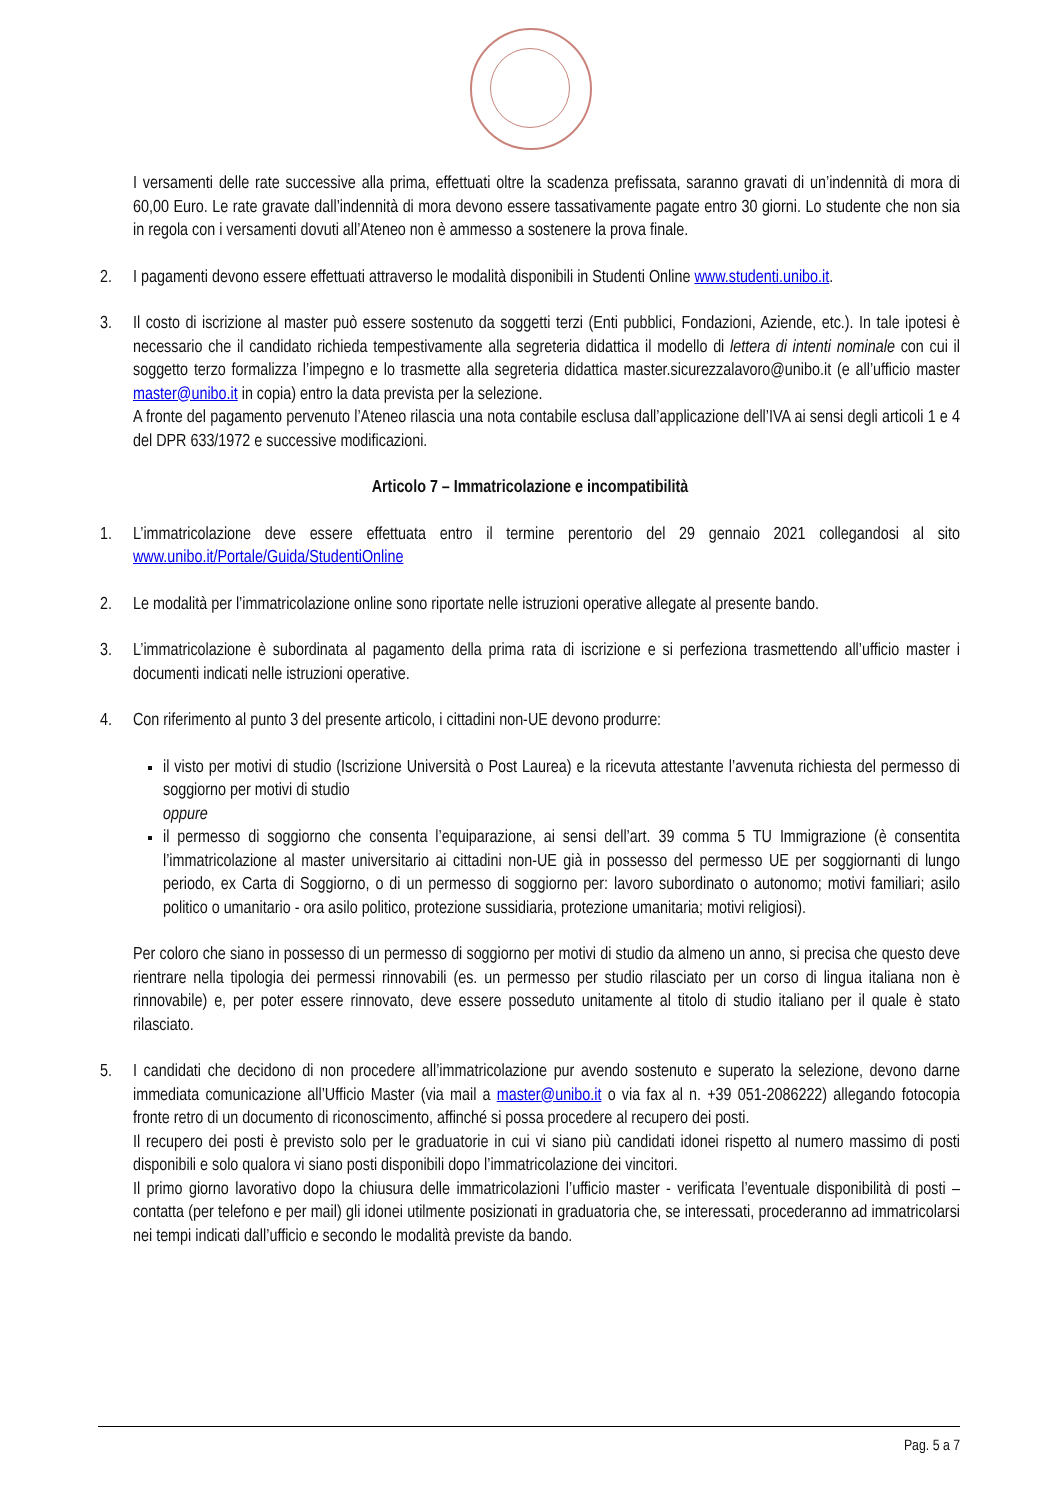I versamenti delle rate successive alla prima, effettuati oltre la scadenza prefissata, saranno gravati di un’indennità di mora di 60,00 Euro. Le rate gravate dall’indennità di mora devono essere tassativamente pagate entro 30 giorni. Lo studente che non sia in regola con i versamenti dovuti all’Ateneo non è ammesso a sostenere la prova finale.
2. I pagamenti devono essere effettuati attraverso le modalità disponibili in Studenti Online www.studenti.unibo.it.
3. Il costo di iscrizione al master può essere sostenuto da soggetti terzi (Enti pubblici, Fondazioni, Aziende, etc.). In tale ipotesi è necessario che il candidato richieda tempestivamente alla segreteria didattica il modello di lettera di intenti nominale con cui il soggetto terzo formalizza l’impegno e lo trasmette alla segreteria didattica master.sicurezzalavoro@unibo.it (e all’ufficio master master@unibo.it in copia) entro la data prevista per la selezione.
A fronte del pagamento pervenuto l’Ateneo rilascia una nota contabile esclusa dall’applicazione dell’IVA ai sensi degli articoli 1 e 4 del DPR 633/1972 e successive modificazioni.
Articolo 7 – Immatricolazione e incompatibilità
1. L’immatricolazione deve essere effettuata entro il termine perentorio del 29 gennaio 2021 collegandosi al sito www.unibo.it/Portale/Guida/StudentiOnline
2. Le modalità per l’immatricolazione online sono riportate nelle istruzioni operative allegate al presente bando.
3. L’immatricolazione è subordinata al pagamento della prima rata di iscrizione e si perfeziona trasmettendo all’ufficio master i documenti indicati nelle istruzioni operative.
4. Con riferimento al punto 3 del presente articolo, i cittadini non-UE devono produrre:
il visto per motivi di studio (Iscrizione Università o Post Laurea) e la ricevuta attestante l’avvenuta richiesta del permesso di soggiorno per motivi di studio
oppure
il permesso di soggiorno che consenta l’equiparazione, ai sensi dell’art. 39 comma 5 TU Immigrazione (è consentita l’immatricolazione al master universitario ai cittadini non-UE già in possesso del permesso UE per soggiornanti di lungo periodo, ex Carta di Soggiorno, o di un permesso di soggiorno per: lavoro subordinato o autonomo; motivi familiari; asilo politico o umanitario - ora asilo politico, protezione sussidiaria, protezione umanitaria; motivi religiosi).
Per coloro che siano in possesso di un permesso di soggiorno per motivi di studio da almeno un anno, si precisa che questo deve rientrare nella tipologia dei permessi rinnovabili (es. un permesso per studio rilasciato per un corso di lingua italiana non è rinnovabile) e, per poter essere rinnovato, deve essere posseduto unitamente al titolo di studio italiano per il quale è stato rilasciato.
5. I candidati che decidono di non procedere all’immatricolazione pur avendo sostenuto e superato la selezione, devono darne immediata comunicazione all’Ufficio Master (via mail a master@unibo.it o via fax al n. +39 051-2086222) allegando fotocopia fronte retro di un documento di riconoscimento, affinché si possa procedere al recupero dei posti.
Il recupero dei posti è previsto solo per le graduatorie in cui vi siano più candidati idonei rispetto al numero massimo di posti disponibili e solo qualora vi siano posti disponibili dopo l’immatricolazione dei vincitori.
Il primo giorno lavorativo dopo la chiusura delle immatricolazioni l’ufficio master - verificata l’eventuale disponibilità di posti – contatta (per telefono e per mail) gli idonei utilmente posizionati in graduatoria che, se interessati, procederanno ad immatricolarsi nei tempi indicati dall’ufficio e secondo le modalità previste da bando.
Pag. 5 a 7